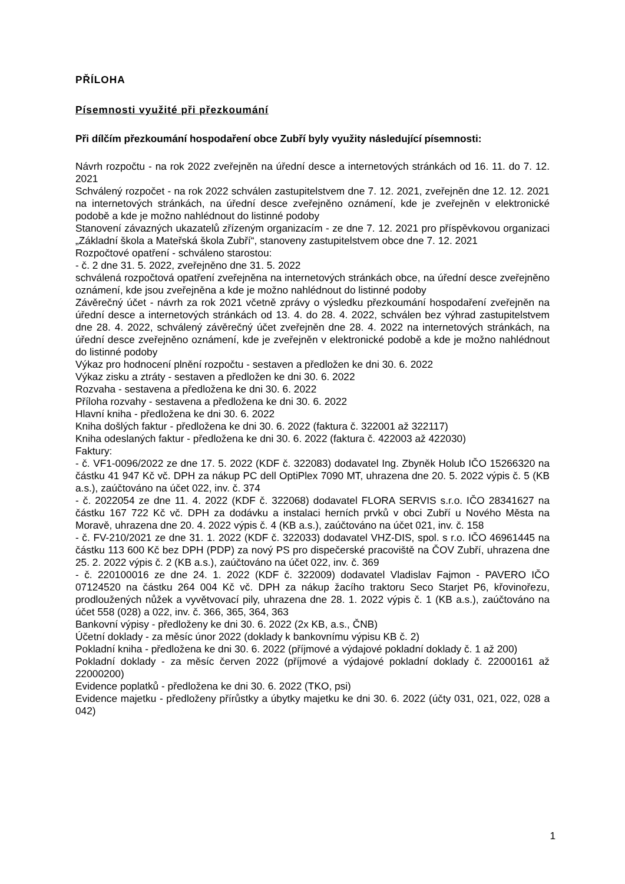PŘÍLOHA
Písemnosti využité při přezkoumání
Při dílčím přezkoumání hospodaření obce Zubří byly využity následující písemnosti:
Návrh rozpočtu - na rok 2022 zveřejněn na úřední desce a internetových stránkách od 16. 11. do 7. 12. 2021
Schválený rozpočet - na rok 2022 schválen zastupitelstvem dne 7. 12. 2021, zveřejněn dne 12. 12. 2021 na internetových stránkách, na úřední desce zveřejněno oznámení, kde je zveřejněn v elektronické podobě a kde je možno nahlédnout do listinné podoby
Stanovení závazných ukazatelů zřízeným organizacím - ze dne 7. 12. 2021 pro příspěvkovou organizaci „Základní škola a Mateřská škola Zubří“, stanoveny zastupitelstvem obce dne 7. 12. 2021
Rozpočtové opatření - schváleno starostou:
- č. 2 dne 31. 5. 2022, zveřejněno dne 31. 5. 2022
schválená rozpočtová opatření zveřejněna na internetových stránkách obce, na úřední desce zveřejněno oznámení, kde jsou zveřejněna a kde je možno nahlédnout do listinné podoby
Závěrečný účet - návrh za rok 2021 včetně zprávy o výsledku přezkoumání hospodaření zveřejněn na úřední desce a internetových stránkách od 13. 4. do 28. 4. 2022, schválen bez výhrad zastupitelstvem dne 28. 4. 2022, schválený závěrečný účet zveřejněn dne 28. 4. 2022 na internetových stránkách, na úřední desce zveřejněno oznámení, kde je zveřejněn v elektronické podobě a kde je možno nahlédnout do listinné podoby
Výkaz pro hodnocení plnění rozpočtu - sestaven a předložen ke dni 30. 6. 2022
Výkaz zisku a ztráty - sestaven a předložen ke dni 30. 6. 2022
Rozvaha - sestavena a předložena ke dni 30. 6. 2022
Příloha rozvahy - sestavena a předložena ke dni 30. 6. 2022
Hlavní kniha - předložena ke dni 30. 6. 2022
Kniha došlých faktur - předložena ke dni 30. 6. 2022 (faktura č. 322001 až 322117)
Kniha odeslaných faktur - předložena ke dni 30. 6. 2022 (faktura č. 422003 až 422030)
Faktury:
- č. VF1-0096/2022 ze dne 17. 5. 2022 (KDF č. 322083) dodavatel Ing. Zbyněk Holub IČO 15266320 na částku 41 947 Kč vč. DPH za nákup PC dell OptiPlex 7090 MT, uhrazena dne 20. 5. 2022 výpis č. 5 (KB a.s.), zaúčtováno na účet 022, inv. č. 374
- č. 2022054 ze dne 11. 4. 2022 (KDF č. 322068) dodavatel FLORA SERVIS s.r.o. IČO 28341627 na částku 167 722 Kč vč. DPH za dodávku a instalaci herních prvků v obci Zubří u Nového Města na Moravě, uhrazena dne 20. 4. 2022 výpis č. 4 (KB a.s.), zaúčtováno na účet 021, inv. č. 158
- č. FV-210/2021 ze dne 31. 1. 2022 (KDF č. 322033) dodavatel VHZ-DIS, spol. s r.o. IČO 46961445 na částku 113 600 Kč bez DPH (PDP) za nový PS pro dispečerské pracoviště na ČOV Zubří, uhrazena dne 25. 2. 2022 výpis č. 2 (KB a.s.), zaúčtováno na účet 022, inv. č. 369
- č. 220100016 ze dne 24. 1. 2022 (KDF č. 322009) dodavatel Vladislav Fajmon - PAVERO IČO 07124520 na částku 264 004 Kč vč. DPH za nákup žacího traktoru Seco Starjet P6, křovinořezu, prodloužených nůžek a vyvětvovací pily, uhrazena dne 28. 1. 2022 výpis č. 1 (KB a.s.), zaúčtováno na účet 558 (028) a 022, inv. č. 366, 365, 364, 363
Bankovní výpisy - předloženy ke dni 30. 6. 2022 (2x KB, a.s., ČNB)
Účetní doklady - za měsíc únor 2022 (doklady k bankovnímu výpisu KB č. 2)
Pokladní kniha - předložena ke dni 30. 6. 2022 (příjmové a výdajové pokladní doklady č. 1 až 200)
Pokladní doklady - za měsíc červen 2022 (příjmové a výdajové pokladní doklady č. 22000161 až 22000200)
Evidence poplatků - předložena ke dni 30. 6. 2022 (TKO, psi)
Evidence majetku - předloženy přírůstky a úbytky majetku ke dni 30. 6. 2022 (účty 031, 021, 022, 028 a 042)
1